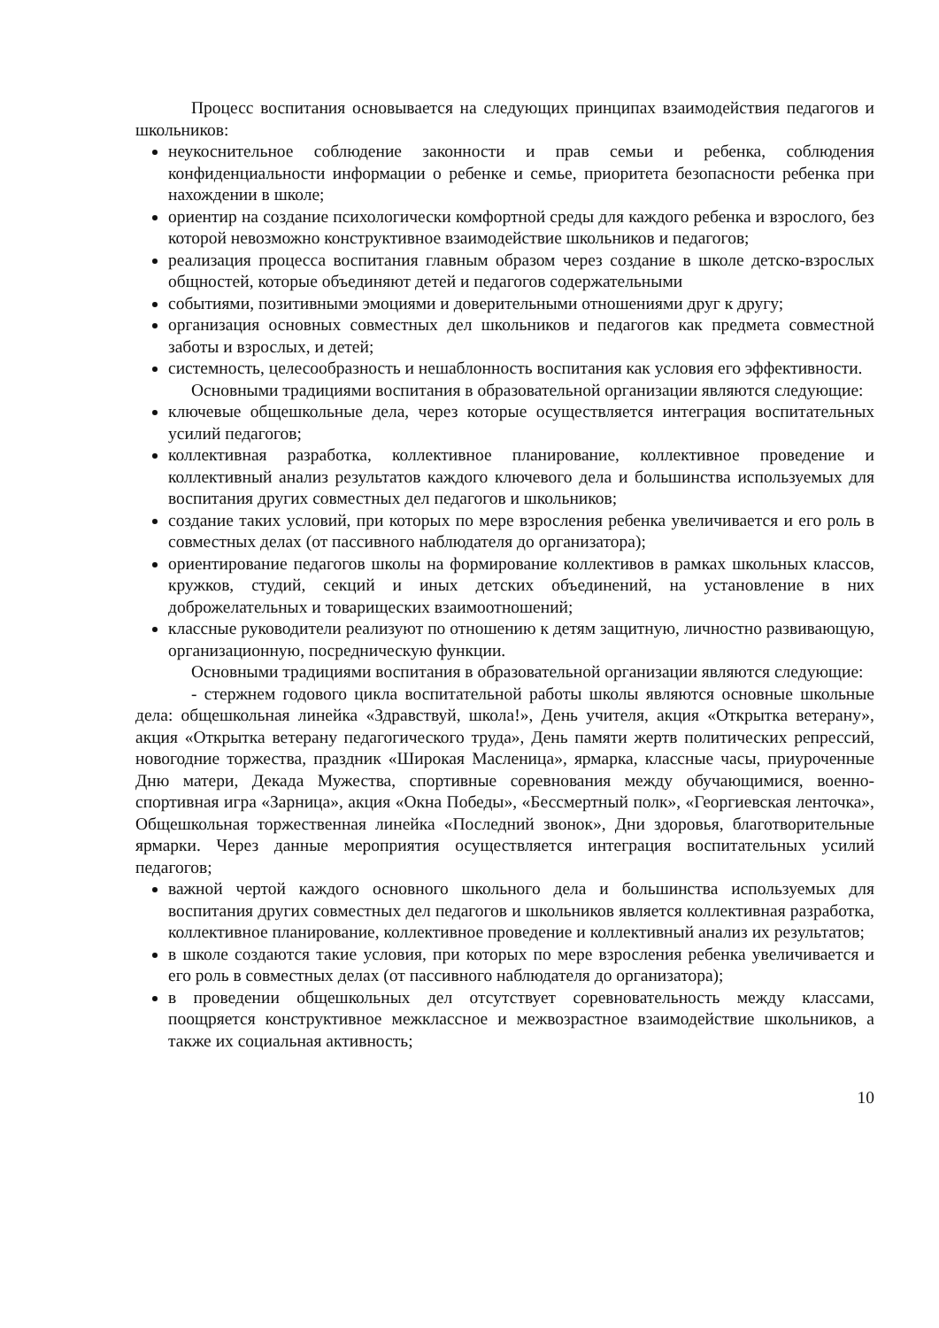Процесс воспитания основывается на следующих принципах взаимодействия педагогов и школьников:
неукоснительное соблюдение законности и прав семьи и ребенка, соблюдения конфиденциальности информации о ребенке и семье, приоритета безопасности ребенка при нахождении в школе;
ориентир на создание психологически комфортной среды для каждого ребенка и взрослого, без которой невозможно конструктивное взаимодействие школьников и педагогов;
реализация процесса воспитания главным образом через создание в школе детско-взрослых общностей, которые объединяют детей и педагогов содержательными
событиями, позитивными эмоциями и доверительными отношениями друг к другу;
организация основных совместных дел школьников и педагогов как предмета совместной заботы и взрослых, и детей;
системность, целесообразность и нешаблонность воспитания как условия его эффективности.
Основными традициями воспитания в образовательной организации являются следующие:
ключевые общешкольные дела, через которые осуществляется интеграция воспитательных усилий педагогов;
коллективная разработка, коллективное планирование, коллективное проведение и коллективный анализ результатов каждого ключевого дела и большинства используемых для воспитания других совместных дел педагогов и школьников;
создание таких условий, при которых по мере взросления ребенка увеличивается и его роль в совместных делах (от пассивного наблюдателя до организатора);
ориентирование педагогов школы на формирование коллективов в рамках школьных классов, кружков, студий, секций и иных детских объединений, на установление в них доброжелательных и товарищеских взаимоотношений;
классные руководители реализуют по отношению к детям защитную, личностно развивающую, организационную, посредническую функции.
Основными традициями воспитания в образовательной организации являются следующие:
- стержнем годового цикла воспитательной работы школы являются основные школьные дела: общешкольная линейка «Здравствуй, школа!», День учителя, акция «Открытка ветерану», акция «Открытка ветерану педагогического труда», День памяти жертв политических репрессий, новогодние торжества, праздник «Широкая Масленица», ярмарка, классные часы, приуроченные Дню матери, Декада Мужества, спортивные соревнования между обучающимися, военно-спортивная игра «Зарница», акция «Окна Победы», «Бессмертный полк», «Георгиевская ленточка», Общешкольная торжественная линейка «Последний звонок», Дни здоровья, благотворительные ярмарки. Через данные мероприятия осуществляется интеграция воспитательных усилий педагогов;
важной чертой каждого основного школьного дела и большинства используемых для воспитания других совместных дел педагогов и школьников является коллективная разработка, коллективное планирование, коллективное проведение и коллективный анализ их результатов;
в школе создаются такие условия, при которых по мере взросления ребенка увеличивается и его роль в совместных делах (от пассивного наблюдателя до организатора);
в проведении общешкольных дел отсутствует соревновательность между классами, поощряется конструктивное межклассное и межвозрастное взаимодействие школьников, а также их социальная активность;
10